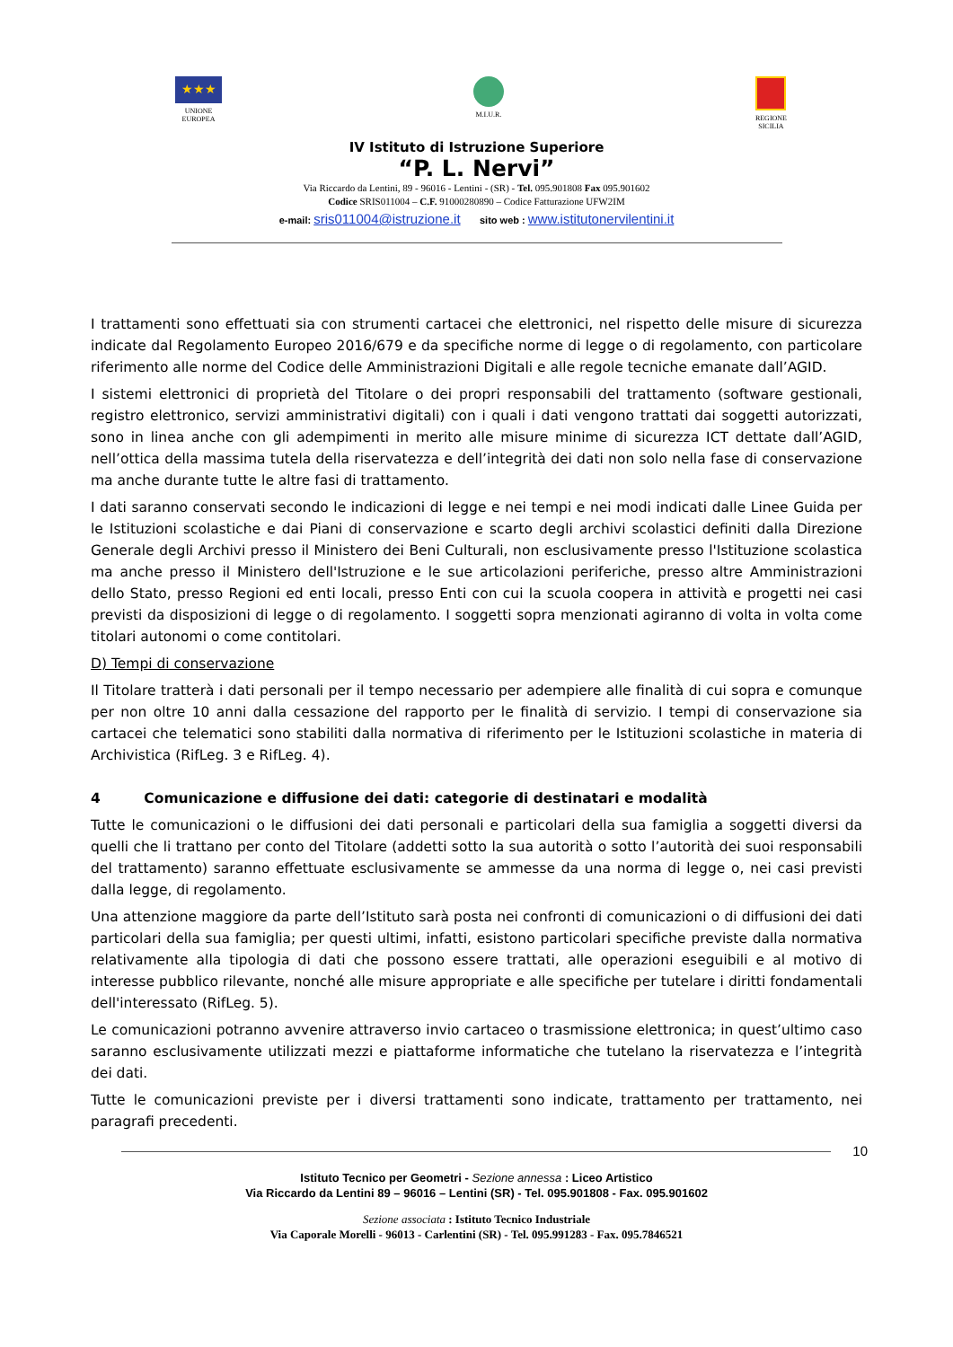★★★
UNIONE
EUROPEA
M.I.U.R. REGIONE
SICILIA
IV Istituto di Istruzione Superiore
“P. L. Nervi”
Via Riccardo da Lentini, 89 - 96016 - Lentini - (SR) - Tel. 095.901808 Fax 095.901602
Codice SRIS011004 – C.F. 91000280890 – Codice Fatturazione UFW2IM
e-mail: sris011004@istruzione.it sito web : www.istitutonervilentini.it
I trattamenti sono effettuati sia con strumenti cartacei che elettronici, nel rispetto delle misure di sicurezza indicate dal Regolamento Europeo 2016/679 e da specifiche norme di legge o di regolamento, con particolare riferimento alle norme del Codice delle Amministrazioni Digitali e alle regole tecniche emanate dall’AGID.
I sistemi elettronici di proprietà del Titolare o dei propri responsabili del trattamento (software gestionali, registro elettronico, servizi amministrativi digitali) con i quali i dati vengono trattati dai soggetti autorizzati, sono in linea anche con gli adempimenti in merito alle misure minime di sicurezza ICT dettate dall’AGID, nell’ottica della massima tutela della riservatezza e dell’integrità dei dati non solo nella fase di conservazione ma anche durante tutte le altre fasi di trattamento.
I dati saranno conservati secondo le indicazioni di legge e nei tempi e nei modi indicati dalle Linee Guida per le Istituzioni scolastiche e dai Piani di conservazione e scarto degli archivi scolastici definiti dalla Direzione Generale degli Archivi presso il Ministero dei Beni Culturali, non esclusivamente presso l'Istituzione scolastica ma anche presso il Ministero dell'Istruzione e le sue articolazioni periferiche, presso altre Amministrazioni dello Stato, presso Regioni ed enti locali, presso Enti con cui la scuola coopera in attività e progetti nei casi previsti da disposizioni di legge o di regolamento. I soggetti sopra menzionati agiranno di volta in volta come titolari autonomi o come contitolari.
D) Tempi di conservazione
Il Titolare tratterà i dati personali per il tempo necessario per adempiere alle finalità di cui sopra e comunque per non oltre 10 anni dalla cessazione del rapporto per le finalità di servizio. I tempi di conservazione sia cartacei che telematici sono stabiliti dalla normativa di riferimento per le Istituzioni scolastiche in materia di Archivistica (RifLeg. 3 e RifLeg. 4).
4 Comunicazione e diffusione dei dati: categorie di destinatari e modalità
Tutte le comunicazioni o le diffusioni dei dati personali e particolari della sua famiglia a soggetti diversi da quelli che li trattano per conto del Titolare (addetti sotto la sua autorità o sotto l’autorità dei suoi responsabili del trattamento) saranno effettuate esclusivamente se ammesse da una norma di legge o, nei casi previsti dalla legge, di regolamento.
Una attenzione maggiore da parte dell’Istituto sarà posta nei confronti di comunicazioni o di diffusioni dei dati particolari della sua famiglia; per questi ultimi, infatti, esistono particolari specifiche previste dalla normativa relativamente alla tipologia di dati che possono essere trattati, alle operazioni eseguibili e al motivo di interesse pubblico rilevante, nonché alle misure appropriate e alle specifiche per tutelare i diritti fondamentali dell'interessato (RifLeg. 5).
Le comunicazioni potranno avvenire attraverso invio cartaceo o trasmissione elettronica; in quest’ultimo caso saranno esclusivamente utilizzati mezzi e piattaforme informatiche che tutelano la riservatezza e l’integrità dei dati.
Tutte le comunicazioni previste per i diversi trattamenti sono indicate, trattamento per trattamento, nei paragrafi precedenti.
10
Istituto Tecnico per Geometri - Sezione annessa : Liceo Artistico
Via Riccardo da Lentini 89 – 96016 – Lentini (SR) - Tel. 095.901808 - Fax. 095.901602
Sezione associata : Istituto Tecnico Industriale
Via Caporale Morelli - 96013 - Carlentini (SR) - Tel. 095.991283 - Fax. 095.7846521